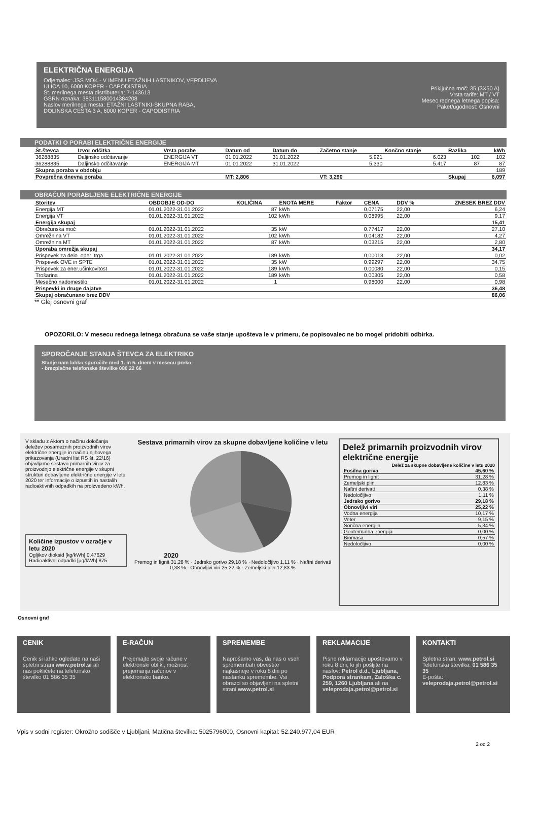ELEKTRIČNA ENERGIJA
Odjemalec: JSS MOK - V IMENU ETAŽNIH LASTNIKOV, VERDIJEVA
ULICA 10, 6000 KOPER - CAPODISTRIA
Št. merilnega mesta distributerja: 7-143613
GSRN oznaka: 383111580014384208
Naslov merilnega mesta: ETAŽNI LASTNIKI-SKUPNA RABA,
DOLINSKA CESTA 3 A, 6000 KOPER - CAPODISTRIA
Priključna moč: 35 (3X50 A)
Vrsta tarife: MT / VT
Mesec rednega letnega popisa:
Paket/ugodnost: Osnovni
PODATKI O PORABI ELEKTRIČNE ENERGIJE
| Št.števca | Izvor odčitka | Vrsta porabe | Datum od | Datum do | Začetno stanje | Končno stanje | Razlika | kWh |
| --- | --- | --- | --- | --- | --- | --- | --- | --- |
| 36288835 | Daljinsko odčitavanje | ENERGIJA VT | 01.01.2022 | 31.01.2022 | 5.921 | 6.023 | 102 | 102 |
| 36288835 | Daljinsko odčitavanje | ENERGIJA MT | 01.01.2022 | 31.01.2022 | 5.330 | 5.417 | 87 | 87 |
| Skupna poraba v obdobju | | | | | | | | 189 |
| Povprečna dnevna poraba | | | MT: 2,806 | | VT: 3,290 | | Skupaj | 6,097 |
OBRAČUN PORABLJENE ELEKTRIČNE ENERGIJE
| Storitev | OBDOBJE OD-DO | KOLIČINA | ENOTA MERE | Faktor | CENA | DDV % | ZNESEK BREZ DDV |
| --- | --- | --- | --- | --- | --- | --- | --- |
| Energija MT | 01.01.2022-31.01.2022 | 87 | kWh | | 0,07175 | 22,00 | 6,24 |
| Energija VT | 01.01.2022-31.01.2022 | 102 | kWh | | 0,08995 | 22,00 | 9,17 |
| Energija skupaj | | | | | | | 15,41 |
| Obračunska moč | 01.01.2022-31.01.2022 | 35 | kW | | 0,77417 | 22,00 | 27,10 |
| Omrežnina VT | 01.01.2022-31.01.2022 | 102 | kWh | | 0,04182 | 22,00 | 4,27 |
| Omrežnina MT | 01.01.2022-31.01.2022 | 87 | kWh | | 0,03215 | 22,00 | 2,80 |
| Uporaba omrežja skupaj | | | | | | | 34,17 |
| Prispevek za delo. oper. trga | 01.01.2022-31.01.2022 | 189 | kWh | | 0,00013 | 22,00 | 0,02 |
| Prispevek OVE in SPTE | 01.01.2022-31.01.2022 | 35 | kW | | 0,99297 | 22,00 | 34,75 |
| Prispevek za ener.učinkovitost | 01.01.2022-31.01.2022 | 189 | kWh | | 0,00080 | 22,00 | 0,15 |
| Trošarina | 01.01.2022-31.01.2022 | 189 | kWh | | 0,00305 | 22,00 | 0,58 |
| Mesečno nadomestilo | 01.01.2022-31.01.2022 | 1 | | | 0,98000 | 22,00 | 0,98 |
| Prispevki in druge dajatve | | | | | | | 36,48 |
| Skupaj obračunano brez DDV | | | | | | | 86,06 |
** Glej osnovni graf
OPOZORILO: V mesecu rednega letnega obračuna se vaše stanje upošteva le v primeru, če popisovalec ne bo mogel pridobiti odbirka.
SPOROČANJE STANJA ŠTEVCA ZA ELEKTRIKO
Stanje nam lahko sporočite med 1. in 5. dnem v mesecu preko:
- brezplačne telefonske številke 080 22 66
V skladu z Aktom o načinu določanja deležev posameznih proizvodnih virov električne energije in načinu njihovega prikazovanja (Uradni list RS št. 22/16) objavljamo sestavo primarnih virov za proizvodnjo električne energije v skupni strukturi dobavljene električne energije v letu 2020 ter informacije o izpustih in nastalih radioaktivnih odpadkih na proizvedeno kWh.
Količine izpustov v ozračje v letu 2020
Ogljikov dioksid [kg/kWh] 0,47629
Radioaktivni odpadki [μg/kWh] 875
Sestava primarnih virov za skupne dobavljene količine v letu 2020
Premog in lignit 31,28 % · Jedrsko gorivo 29,18 % · Nedoločljivo 1,11 % · Naftni derivati 0,38 % · Obnovljivi viri 25,22 % · Zemeljski plin 12,83 %
Delež primarnih proizvodnih virov električne energije Delež za skupne dobavljene količine v letu 2020
| Fosilna goriva | 45,60 % |
| --- | --- |
| Premog in lignit | 31,28 % |
| Zemeljski plin | 12,83 % |
| Naftni derivati | 0,38 % |
| Nedoločljivo | 1,11 % |
| Jedrsko gorivo | 29,18 % |
| Obnovljivi viri | 25,22 % |
| Vodna energija | 10,17 % |
| Veter | 9,15 % |
| Sončna energija | 5,34 % |
| Geotermalna energija | 0,00 % |
| Biomasa | 0,57 % |
| Nedoločljivo | 0,00 % |
Osnovni graf
CENIK
Cenik si lahko ogledate na naši spletni strani www.petrol.si ali nas pokličete na telefonsko številko 01 586 35 35
E-RAČUN
Prejemajte svoje račune v elektronski obliki, možnost prejemanja računov v elektronsko banko.
SPREMEMBE
Naprošamo vas, da nas o vseh spremembah obvestite najkasneje v roku 8 dni po nastanku spremembe. Vsi obrazci so objavljeni na spletni strani www.petrol.si
REKLAMACIJE
Pisne reklamacije upoštevamo v roku 8 dni, ki jih pošljite na naslov: Petrol d.d., Ljubljana, Podpora strankam, Zaloška c. 259, 1260 Ljubljana ali na veleprodaja.petrol@petrol.si
KONTAKTI
Spletna stran: www.petrol.si
Telefonska številka: 01 586 35 35
E-pošta: veleprodaja.petrol@petrol.si
Vpis v sodni register: Okrožno sodišče v Ljubljani, Matična številka: 5025796000, Osnovni kapital: 52.240.977,04 EUR
2 od 2